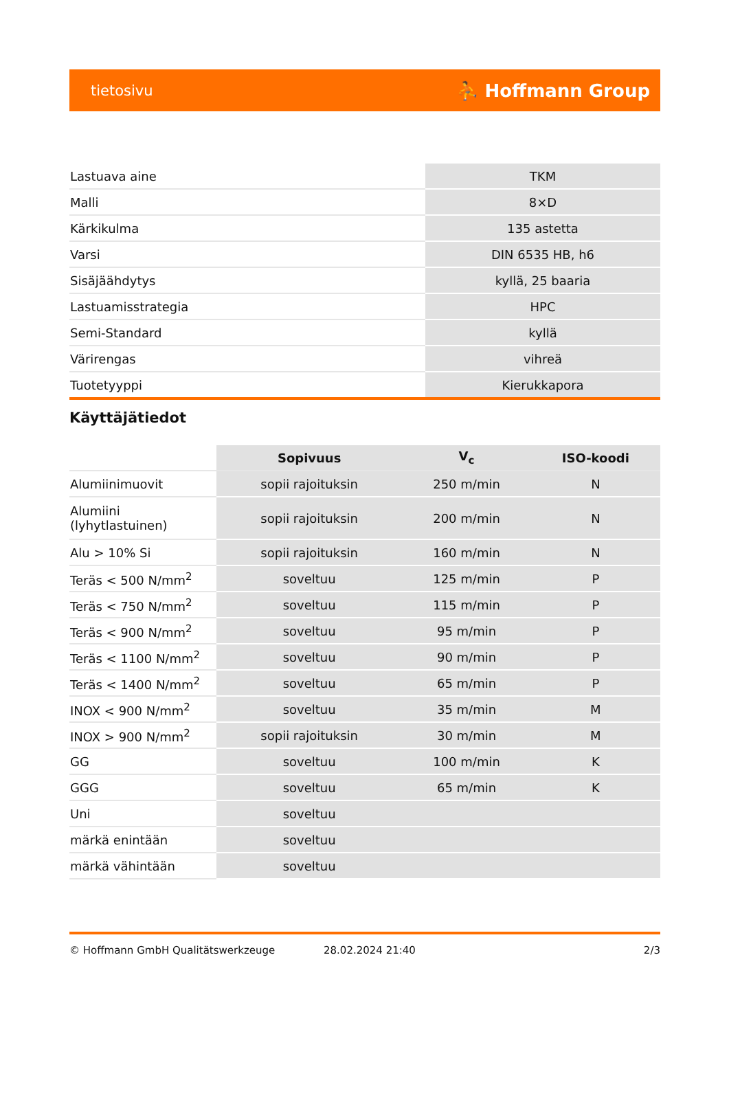tietosivu ⛹ Hoffmann Group
| Lastuava aine | TKM |
| Malli | 8×D |
| Kärkikulma | 135 astetta |
| Varsi | DIN 6535 HB, h6 |
| Sisäjäähdytys | kyllä, 25 baaria |
| Lastuamisstrategia | HPC |
| Semi-Standard | kyllä |
| Värirengas | vihreä |
| Tuotetyyppi | Kierukkapora |
Käyttäjätiedot
| | Sopivuus | V<sub>c</sub> | ISO-koodi |
| --- | --- | --- | --- |
| Alumiinimuovit | sopii rajoituksin | 250 m/min | N |
| Alumiini (lyhytlastuinen) | sopii rajoituksin | 200 m/min | N |
| Alu > 10% Si | sopii rajoituksin | 160 m/min | N |
| Teräs < 500 N/mm<sup>2</sup> | soveltuu | 125 m/min | P |
| Teräs < 750 N/mm<sup>2</sup> | soveltuu | 115 m/min | P |
| Teräs < 900 N/mm<sup>2</sup> | soveltuu | 95 m/min | P |
| Teräs < 1100 N/mm<sup>2</sup> | soveltuu | 90 m/min | P |
| Teräs < 1400 N/mm<sup>2</sup> | soveltuu | 65 m/min | P |
| INOX < 900 N/mm<sup>2</sup> | soveltuu | 35 m/min | M |
| INOX > 900 N/mm<sup>2</sup> | sopii rajoituksin | 30 m/min | M |
| GG | soveltuu | 100 m/min | K |
| GGG | soveltuu | 65 m/min | K |
| Uni | soveltuu | | |
| märkä enintään | soveltuu | | |
| märkä vähintään | soveltuu | | |
© Hoffmann GmbH Qualitätswerkzeuge 28.02.2024 21:40 2/3